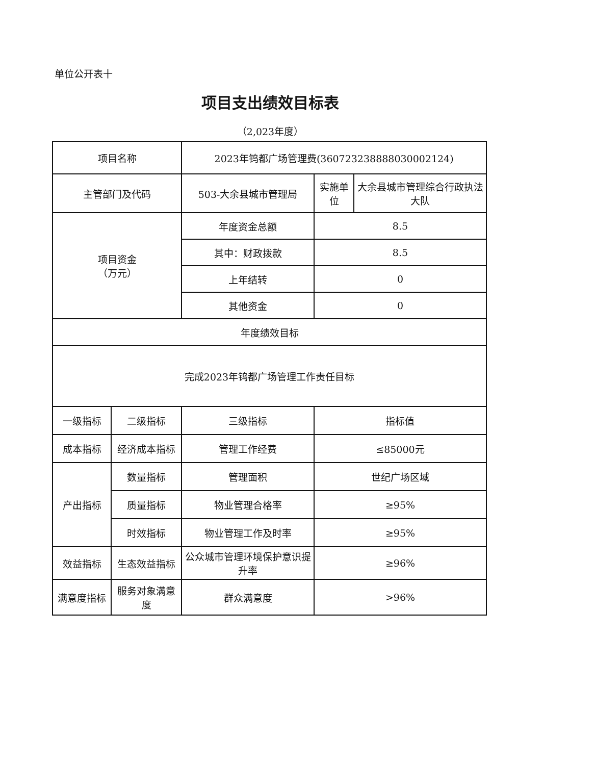单位公开表十
项目支出绩效目标表
（2,023年度）
| 项目名称 | | 2023年钨都广场管理费(360723238888030002124) | | |
| 主管部门及代码 | | 503-大余县城市管理局 | 实施单位 | 大余县城市管理综合行政执法大队 |
| 项目资金 （万元） | | 年度资金总额 | 8.5 | |
| | | 其中：财政拨款 | 8.5 | |
| | | 上年结转 | 0 | |
| | | 其他资金 | 0 | |
| 年度绩效目标 | | | | |
| 完成2023年钨都广场管理工作责任目标 | | | | |
| 一级指标 | 二级指标 | 三级指标 | 指标值 | |
| 成本指标 | 经济成本指标 | 管理工作经费 | ≤85000元 | |
| 产出指标 | 数量指标 | 管理面积 | 世纪广场区域 | |
| | 质量指标 | 物业管理合格率 | ≥95% | |
| | 时效指标 | 物业管理工作及时率 | ≥95% | |
| 效益指标 | 生态效益指标 | 公众城市管理环境保护意识提升率 | ≥96% | |
| 满意度指标 | 服务对象满意度 | 群众满意度 | >96% | |